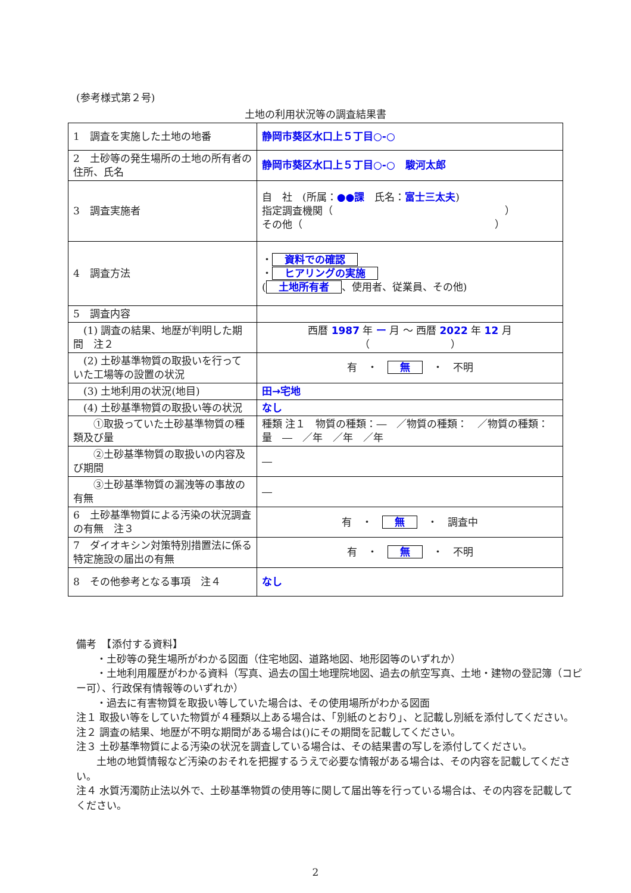(参考様式第２号)
土地の利用状況等の調査結果書
| 1 調査を実施した土地の地番 | 静岡市葵区水口上５丁目○-○ |
| 2 土砂等の発生場所の土地の所有者の住所、氏名 | 静岡市葵区水口上５丁目○-○ 駿河太郎 |
| 3 調査実施者 | 自 社 (所属： ●●課 氏名： 富士三太夫 ) 指定調査機関（ ） その他（ ） |
| 4 調査方法 | ・ 資料での確認 ・ ヒアリングの実施 ( 土地所有者 、使用者、従業員、その他) |
| 5 調査内容 | |
| (1) 調査の結果、地歴が判明した期間 注２ | 西暦 1987 年 ー 月 ～ 西暦 2022 年 12 月 （ ） |
| (2) 土砂基準物質の取扱いを行っていた工場等の設置の状況 | 有 ・ 無 ・ 不明 |
| (3) 土地利用の状況(地目) | 田→宅地 |
| (4) 土砂基準物質の取扱い等の状況 | なし |
| ①取扱っていた土砂基準物質の種類及び量 | 種類 注１ 物質の種類：― ／物質の種類： ／物質の種類： 量 ― ／年 ／年 ／年 |
| ②土砂基準物質の取扱いの内容及び期間 | ― |
| ③土砂基準物質の漏洩等の事故の有無 | ― |
| 6 土砂基準物質による汚染の状況調査の有無 注３ | 有 ・ 無 ・ 調査中 |
| 7 ダイオキシン対策特別措置法に係る特定施設の届出の有無 | 有 ・ 無 ・ 不明 |
| 8 その他参考となる事項 注４ | なし |
備考　【添付する資料】
　　・土砂等の発生場所がわかる図面（住宅地図、道路地図、地形図等のいずれか）
　　・土地利用履歴がわかる資料（写真、過去の国土地理院地図、過去の航空写真、土地・建物の登記簿（コピー可）、行政保有情報等のいずれか）
　　・過去に有害物質を取扱い等していた場合は、その使用場所がわかる図面
注１ 取扱い等をしていた物質が４種類以上ある場合は、「別紙のとおり」、と記載し別紙を添付してください。
注２ 調査の結果、地歴が不明な期間がある場合は()にその期間を記載してください。
注３ 土砂基準物質による汚染の状況を調査している場合は、その結果書の写しを添付してください。
　　土地の地質情報など汚染のおそれを把握するうえで必要な情報がある場合は、その内容を記載してください。
注４ 水質汚濁防止法以外で、土砂基準物質の使用等に関して届出等を行っている場合は、その内容を記載してください。
2